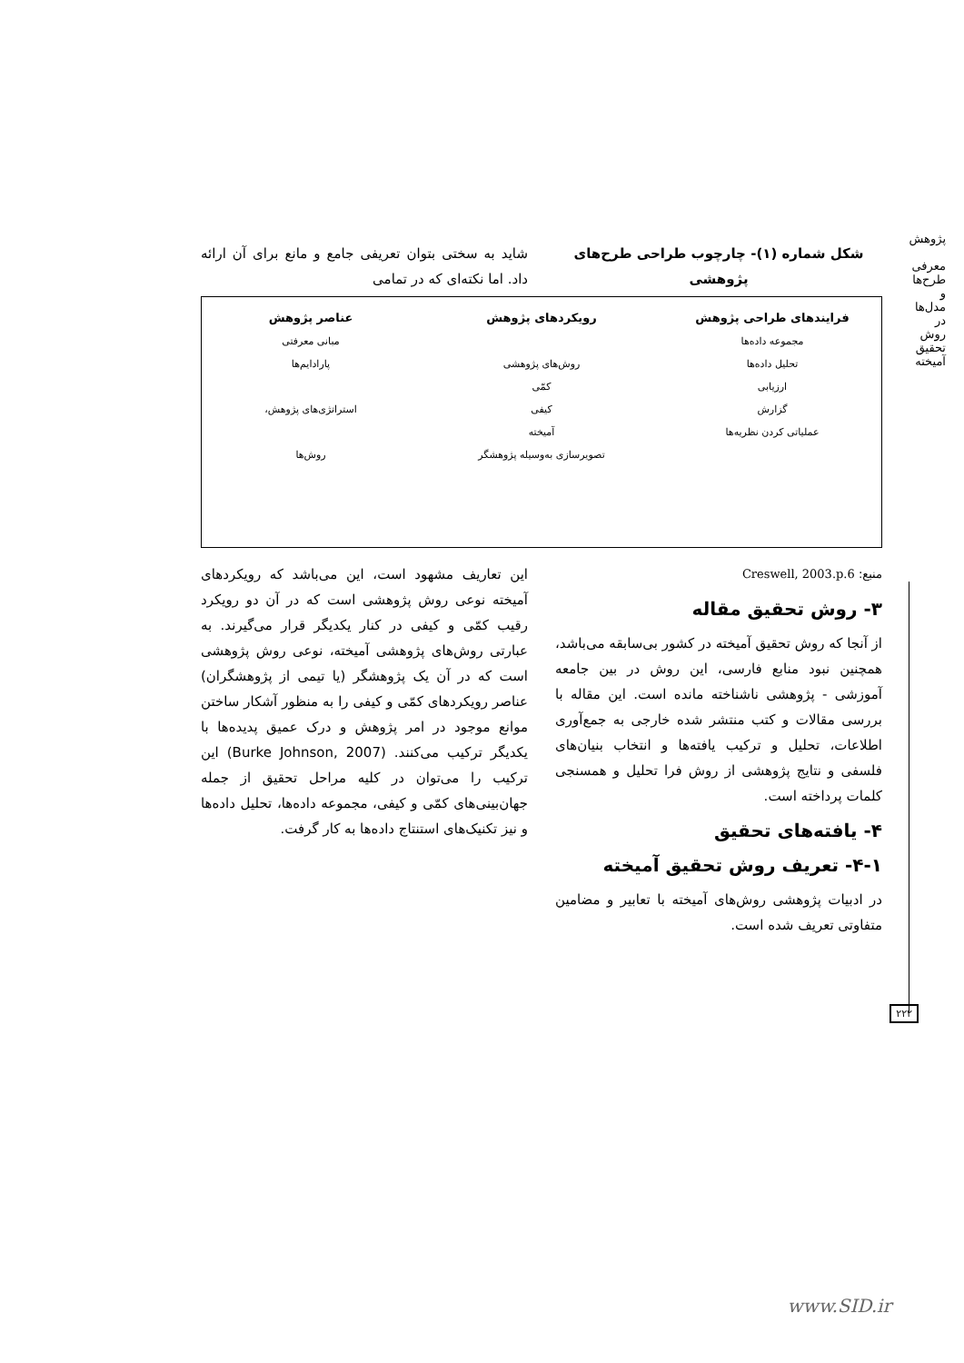پژوهش
معرفی طرح‌ها و مدل‌ها در روش تحقیق آمیخته
شکل شماره (۱)- چارچوب طراحی طرح‌های پژوهشی
شاید به سختی بتوان تعریفی جامع و مانع برای آن ارائه داد. اما نکته‌ای که در تمامی
فرایندهای طراحی پژوهش
مجموعه داده‌ها
تحلیل داده‌ها
ارزیابی
گزارش
عملیاتی کردن نظریه‌ها
رویکردهای پژوهش
روش‌های پژوهشی
کمّی
کیفی
آمیخته
تصویرسازی به‌وسیله پژوهشگر
عناصر پژوهش
مبانی معرفتی
پارادایم‌ها
استراتژی‌های پژوهش،
روش‌ها
منبع: Creswell, 2003.p.6
۳- روش تحقیق مقاله
از آنجا که روش تحقیق آمیخته در کشور بی‌سابقه می‌باشد، همچنین نبود منابع فارسی، این روش در بین جامعه آموزشی - پژوهشی ناشناخته مانده است. این مقاله با بررسی مقالات و کتب منتشر شده خارجی به جمع‌آوری اطلاعات، تحلیل و ترکیب یافته‌ها و انتخاب بنیان‌های فلسفی و نتایج پژوهشی از روش فرا تحلیل و همسنجی کلمات پرداخته است.
۴- یافته‌های تحقیق
۴-۱- تعریف روش تحقیق آمیخته
در ادبیات پژوهشی روش‌های آمیخته با تعابیر و مضامین متفاوتی تعریف شده است.
این تعاریف مشهود است، این می‌باشد که رویکردهای آمیخته نوعی روش پژوهشی است که در آن دو رویکرد رقیب کمّی و کیفی در کنار یکدیگر قرار می‌گیرند. به عبارتی روش‌های پژوهشی آمیخته، نوعی روش پژوهشی است که در آن یک پژوهشگر (یا تیمی از پژوهشگران) عناصر رویکردهای کمّی و کیفی را به منظور آشکار ساختن موانع موجود در امر پژوهش و درک عمیق پدیده‌ها با یکدیگر ترکیب می‌کنند. (Burke Johnson, 2007) این ترکیب را می‌توان در کلیه مراحل تحقیق از جمله جهان‌بینی‌های کمّی و کیفی، مجموعه داده‌ها، تحلیل داده‌ها و نیز تکنیک‌های استنتاج داده‌ها به کار گرفت.
۲۲۲
www.SID.ir